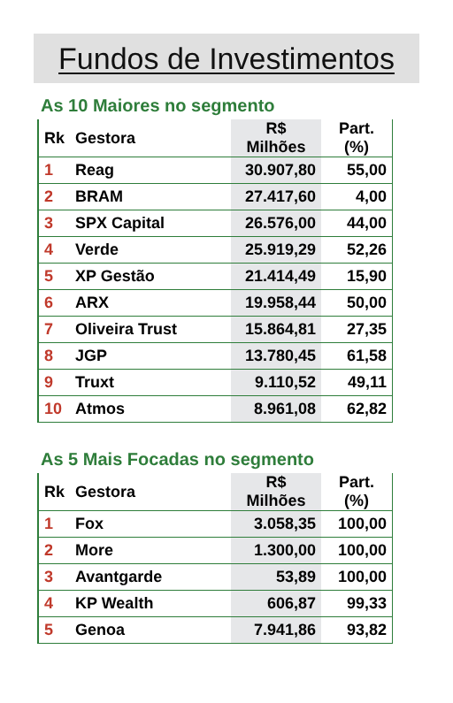Fundos de Investimentos
As 10 Maiores no segmento
| Rk | Gestora | R$ Milhões | Part. (%) |
| --- | --- | --- | --- |
| 1 | Reag | 30.907,80 | 55,00 |
| 2 | BRAM | 27.417,60 | 4,00 |
| 3 | SPX Capital | 26.576,00 | 44,00 |
| 4 | Verde | 25.919,29 | 52,26 |
| 5 | XP Gestão | 21.414,49 | 15,90 |
| 6 | ARX | 19.958,44 | 50,00 |
| 7 | Oliveira Trust | 15.864,81 | 27,35 |
| 8 | JGP | 13.780,45 | 61,58 |
| 9 | Truxt | 9.110,52 | 49,11 |
| 10 | Atmos | 8.961,08 | 62,82 |
As 5 Mais Focadas no segmento
| Rk | Gestora | R$ Milhões | Part. (%) |
| --- | --- | --- | --- |
| 1 | Fox | 3.058,35 | 100,00 |
| 2 | More | 1.300,00 | 100,00 |
| 3 | Avantgarde | 53,89 | 100,00 |
| 4 | KP Wealth | 606,87 | 99,33 |
| 5 | Genoa | 7.941,86 | 93,82 |